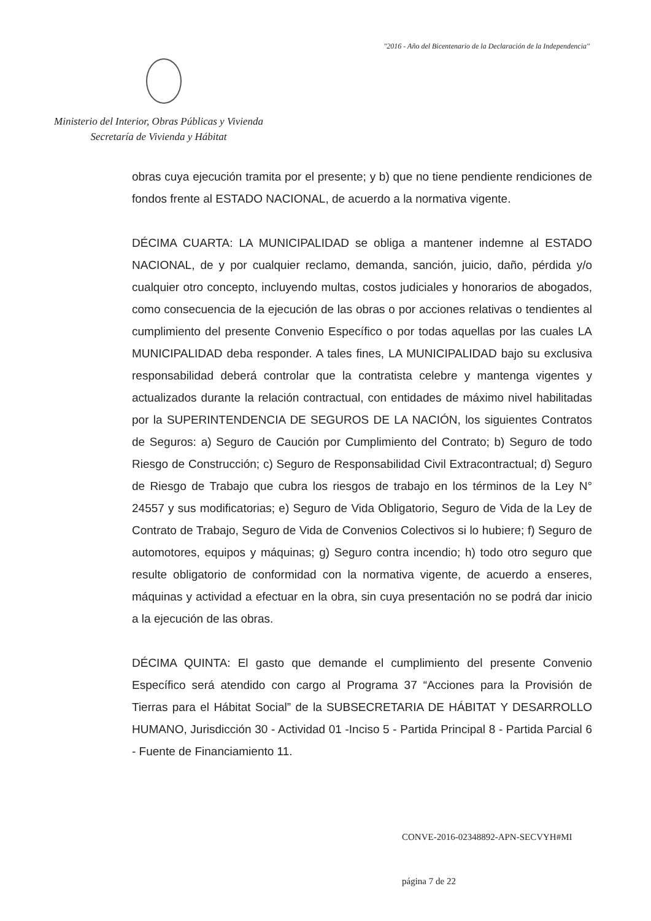"2016 - Año del Bicentenario de la Declaración de la Independencia"
Ministerio del Interior, Obras Públicas y Vivienda
Secretaría de Vivienda y Hábitat
obras cuya ejecución tramita por el presente; y b) que no tiene pendiente rendiciones de fondos frente al ESTADO NACIONAL, de acuerdo a la normativa vigente.
DÉCIMA CUARTA: LA MUNICIPALIDAD se obliga a mantener indemne al ESTADO NACIONAL, de y por cualquier reclamo, demanda, sanción, juicio, daño, pérdida y/o cualquier otro concepto, incluyendo multas, costos judiciales y honorarios de abogados, como consecuencia de la ejecución de las obras o por acciones relativas o tendientes al cumplimiento del presente Convenio Específico o por todas aquellas por las cuales LA MUNICIPALIDAD deba responder. A tales fines, LA MUNICIPALIDAD bajo su exclusiva responsabilidad deberá controlar que la contratista celebre y mantenga vigentes y actualizados durante la relación contractual, con entidades de máximo nivel habilitadas por la SUPERINTENDENCIA DE SEGUROS DE LA NACIÓN, los siguientes Contratos de Seguros: a) Seguro de Caución por Cumplimiento del Contrato; b) Seguro de todo Riesgo de Construcción; c) Seguro de Responsabilidad Civil Extracontractual; d) Seguro de Riesgo de Trabajo que cubra los riesgos de trabajo en los términos de la Ley N° 24557 y sus modificatorias; e) Seguro de Vida Obligatorio, Seguro de Vida de la Ley de Contrato de Trabajo, Seguro de Vida de Convenios Colectivos si lo hubiere; f) Seguro de automotores, equipos y máquinas; g) Seguro contra incendio; h) todo otro seguro que resulte obligatorio de conformidad con la normativa vigente, de acuerdo a enseres, máquinas y actividad a efectuar en la obra, sin cuya presentación no se podrá dar inicio a la ejecución de las obras.
DÉCIMA QUINTA: El gasto que demande el cumplimiento del presente Convenio Específico será atendido con cargo al Programa 37 “Acciones para la Provisión de Tierras para el Hábitat Social” de la SUBSECRETARIA DE HÁBITAT Y DESARROLLO HUMANO, Jurisdicción 30 - Actividad 01 -Inciso 5 - Partida Principal 8 - Partida Parcial 6 - Fuente de Financiamiento 11.
CONVE-2016-02348892-APN-SECVYH#MI
página 7 de 22